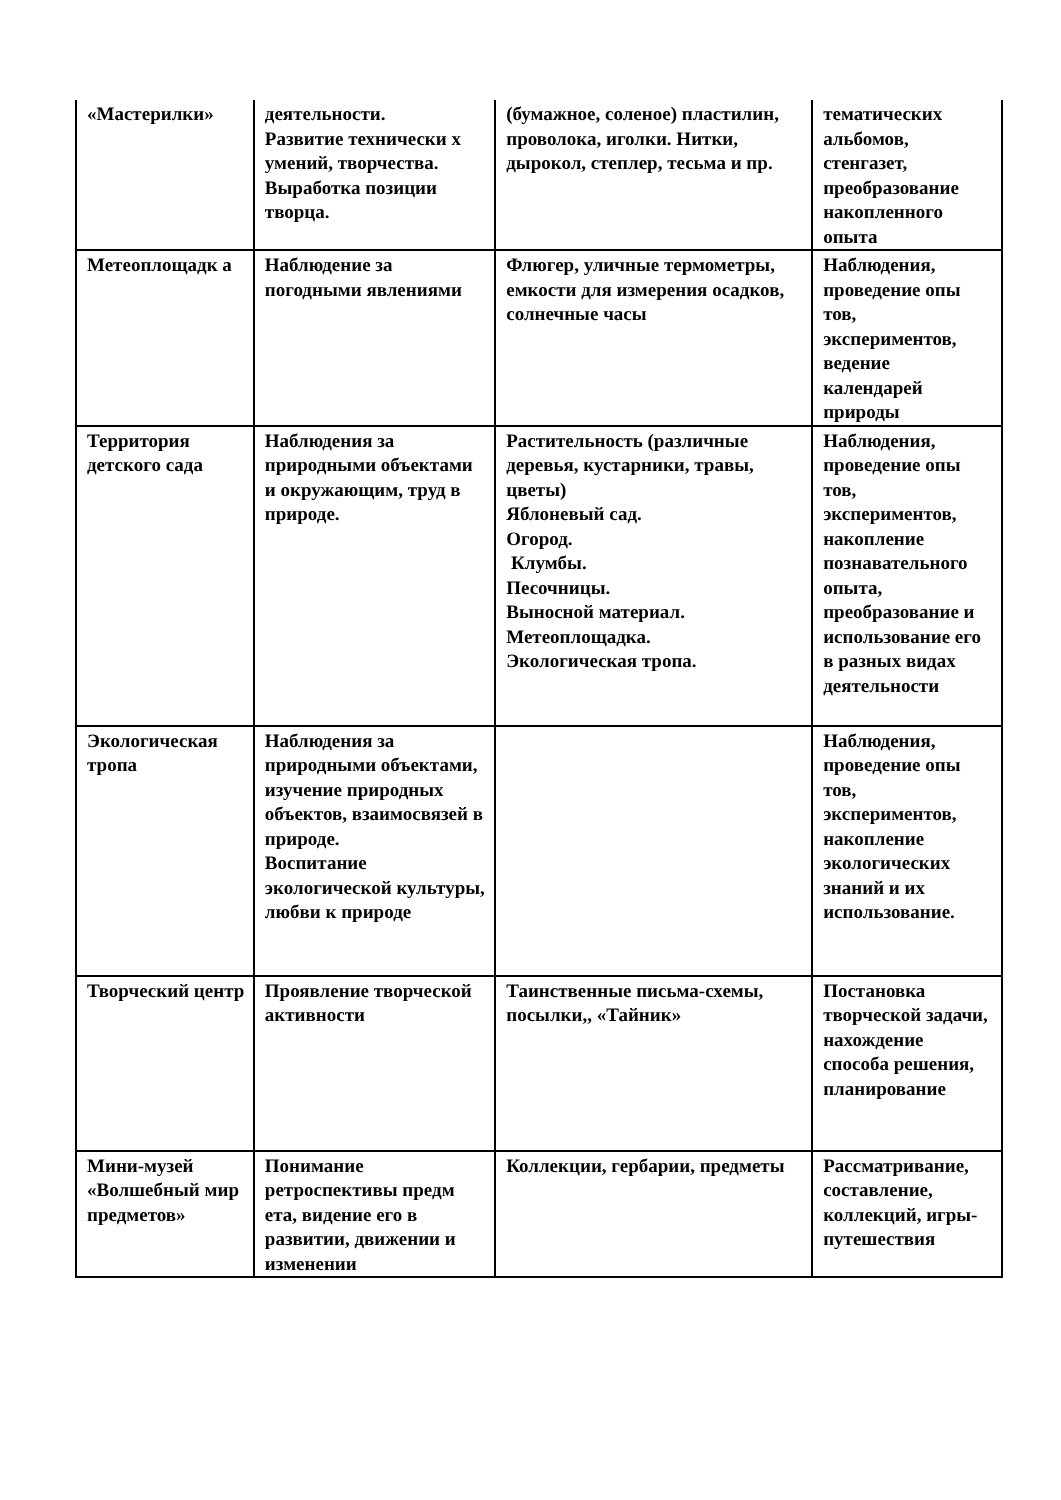| «Мастерилки» | деятельности. Развитие технически х умений, творчества. Выработка позиции творца. | (бумажное, соленое) пластилин, проволока, иголки. Нитки, дырокол, степлер, тесьма и пр. | тематических альбомов, стенгазет, преобразование накопленного опыта |
| Метеоплощадк а | Наблюдение за погодными явлениями | Флюгер, уличные термометры, емкости для измерения осадков, солнечные часы | Наблюдения, проведение опы тов, экспериментов, ведение календарей природы |
| Территория детского сада | Наблюдения за природными объектами и окружающим, труд в природе. | Растительность (различные деревья, кустарники, травы, цветы) Яблоневый сад. Огород. Клумбы. Песочницы. Выносной материал. Метеоплощадка. Экологическая тропа. | Наблюдения, проведение опы тов, экспериментов, накопление познавательного опыта, преобразование и использование его в разных видах деятельности |
| Экологическая тропа | Наблюдения за природными объектами, изучение природных объектов, взаимосвязей в природе. Воспитание экологической культуры, любви к природе | | Наблюдения, проведение опы тов, экспериментов, накопление экологических знаний и их использование. |
| Творческий центр | Проявление творческой активности | Таинственные письма-схемы, посылки,, «Тайник» | Постановка творческой задачи, нахождение способа решения, планирование |
| Мини-музей «Волшебный мир предметов» | Понимание ретроспективы предм ета, видение его в развитии, движении и изменении | Коллекции, гербарии, предметы | Рассматривание, составление, коллекций, игры-путешествия |